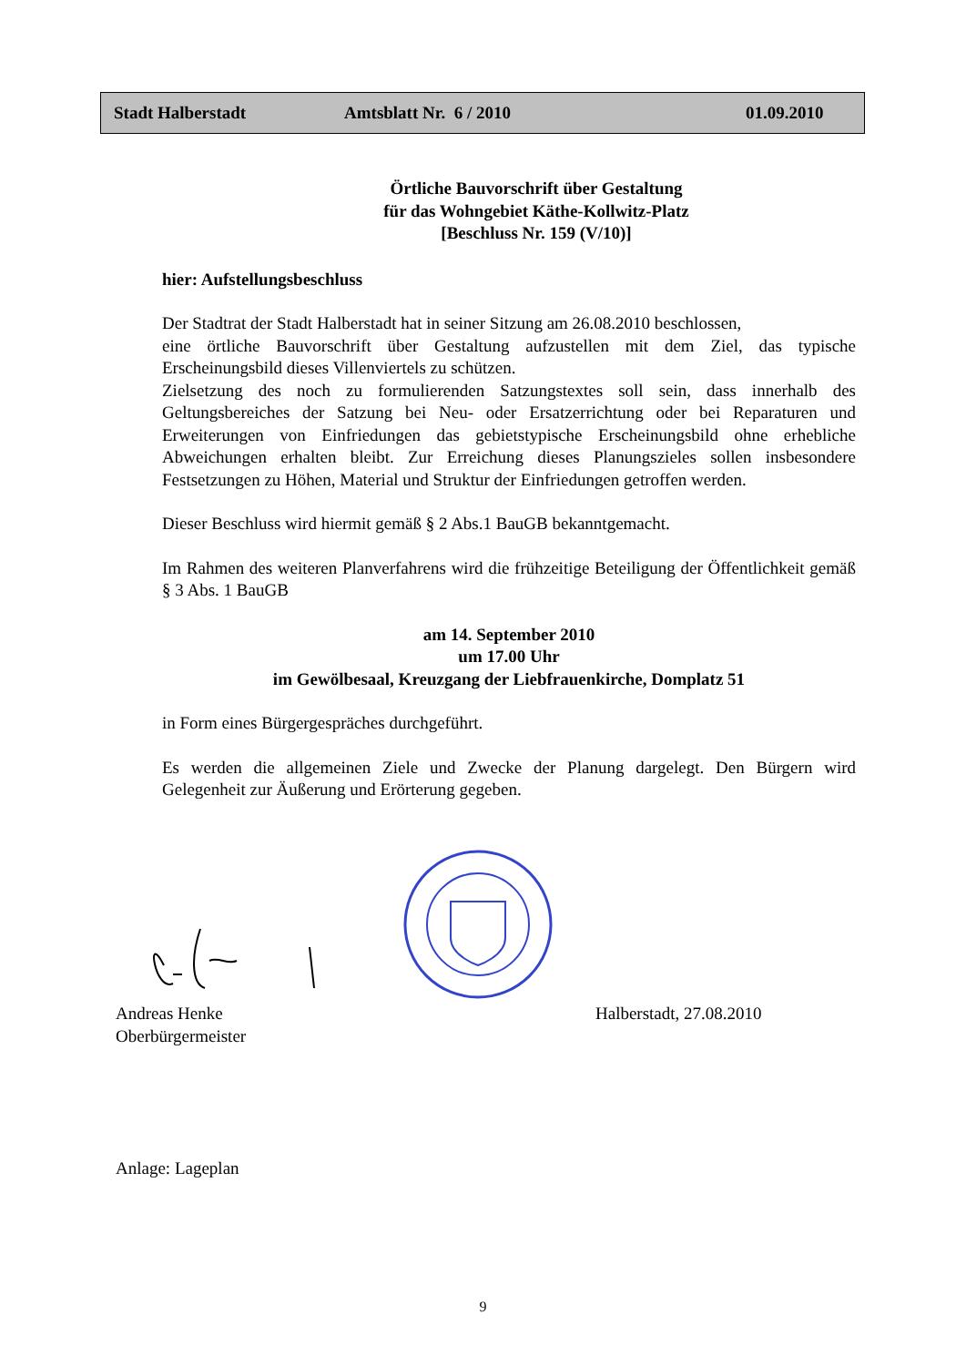Stadt Halberstadt Amtsblatt Nr. 6 / 2010 01.09.2010
Örtliche Bauvorschrift über Gestaltung
für das Wohngebiet Käthe-Kollwitz-Platz
[Beschluss Nr. 159 (V/10)]
hier: Aufstellungsbeschluss
Der Stadtrat der Stadt Halberstadt hat in seiner Sitzung am 26.08.2010 beschlossen,
eine örtliche Bauvorschrift über Gestaltung aufzustellen mit dem Ziel, das typische Erscheinungsbild dieses Villenviertels zu schützen.
Zielsetzung des noch zu formulierenden Satzungstextes soll sein, dass innerhalb des Geltungsbereiches der Satzung bei Neu- oder Ersatzerrichtung oder bei Reparaturen und Erweiterungen von Einfriedungen das gebietstypische Erscheinungsbild ohne erhebliche Abweichungen erhalten bleibt. Zur Erreichung dieses Planungszieles sollen insbesondere Festsetzungen zu Höhen, Material und Struktur der Einfriedungen getroffen werden.
Dieser Beschluss wird hiermit gemäß § 2 Abs.1 BauGB bekanntgemacht.
Im Rahmen des weiteren Planverfahrens wird die frühzeitige Beteiligung der Öffentlichkeit gemäß § 3 Abs. 1 BauGB
am 14. September 2010
um 17.00 Uhr
im Gewölbesaal, Kreuzgang der Liebfrauenkirche, Domplatz 51
in Form eines Bürgergespräches durchgeführt.
Es werden die allgemeinen Ziele und Zwecke der Planung dargelegt. Den Bürgern wird Gelegenheit zur Äußerung und Erörterung gegeben.
Andreas Henke
Oberbürgermeister Halberstadt, 27.08.2010
Anlage: Lageplan
9